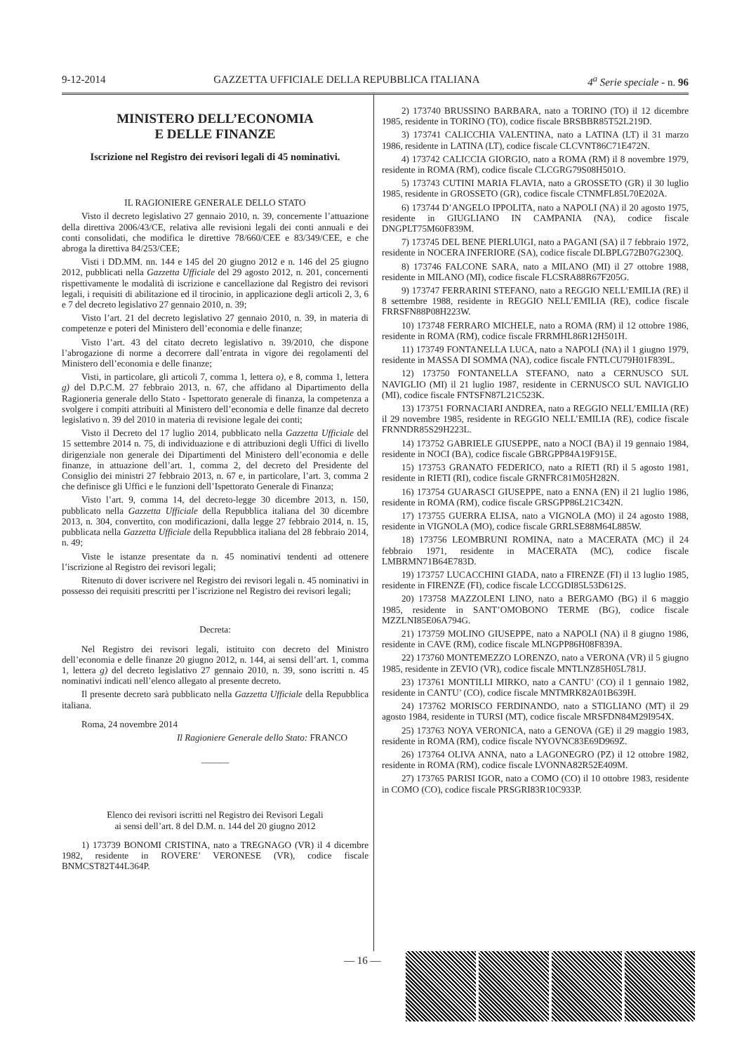9-12-2014 GAZZETTA UFFICIALE DELLA REPUBBLICA ITALIANA 4<sup>a</sup> Serie speciale - n. 96
MINISTERO DELL’ECONOMIA
E DELLE FINANZE
Iscrizione nel Registro dei revisori legali di 45 nominativi.
IL RAGIONIERE GENERALE DELLO STATO
Visto il decreto legislativo 27 gennaio 2010, n. 39, concernente l’attuazione della direttiva 2006/43/CE, relativa alle revisioni legali dei conti annuali e dei conti consolidati, che modifica le direttive 78/660/CEE e 83/349/CEE, e che abroga la direttiva 84/253/CEE;
Visti i DD.MM. nn. 144 e 145 del 20 giugno 2012 e n. 146 del 25 giugno 2012, pubblicati nella Gazzetta Ufficiale del 29 agosto 2012, n. 201, concernenti rispettivamente le modalità di iscrizione e cancellazione dal Registro dei revisori legali, i requisiti di abilitazione ed il tirocinio, in applicazione degli articoli 2, 3, 6 e 7 del decreto legislativo 27 gennaio 2010, n. 39;
Visto l’art. 21 del decreto legislativo 27 gennaio 2010, n. 39, in materia di competenze e poteri del Ministero dell’economia e delle finanze;
Visto l’art. 43 del citato decreto legislativo n. 39/2010, che dispone l’abrogazione di norme a decorrere dall’entrata in vigore dei regolamenti del Ministero dell’economia e delle finanze;
Visti, in particolare, gli articoli 7, comma 1, lettera o), e 8, comma 1, lettera g) del D.P.C.M. 27 febbraio 2013, n. 67, che affidano al Dipartimento della Ragioneria generale dello Stato - Ispettorato generale di finanza, la competenza a svolgere i compiti attribuiti al Ministero dell’economia e delle finanze dal decreto legislativo n. 39 del 2010 in materia di revisione legale dei conti;
Visto il Decreto del 17 luglio 2014, pubblicato nella Gazzetta Ufficiale del 15 settembre 2014 n. 75, di individuazione e di attribuzioni degli Uffici di livello dirigenziale non generale dei Dipartimenti del Ministero dell’economia e delle finanze, in attuazione dell’art. 1, comma 2, del decreto del Presidente del Consiglio dei ministri 27 febbraio 2013, n. 67 e, in particolare, l’art. 3, comma 2 che definisce gli Uffici e le funzioni dell’Ispettorato Generale di Finanza;
Visto l’art. 9, comma 14, del decreto-legge 30 dicembre 2013, n. 150, pubblicato nella Gazzetta Ufficiale della Repubblica italiana del 30 dicembre 2013, n. 304, convertito, con modificazioni, dalla legge 27 febbraio 2014, n. 15, pubblicata nella Gazzetta Ufficiale della Repubblica italiana del 28 febbraio 2014, n. 49;
Viste le istanze presentate da n. 45 nominativi tendenti ad ottenere l’iscrizione al Registro dei revisori legali;
Ritenuto di dover iscrivere nel Registro dei revisori legali n. 45 nominativi in possesso dei requisiti prescritti per l’iscrizione nel Registro dei revisori legali;
Decreta:
Nel Registro dei revisori legali, istituito con decreto del Ministro dell’economia e delle finanze 20 giugno 2012, n. 144, ai sensi dell’art. 1, comma 1, lettera g) del decreto legislativo 27 gennaio 2010, n. 39, sono iscritti n. 45 nominativi indicati nell’elenco allegato al presente decreto.
Il presente decreto sarà pubblicato nella Gazzetta Ufficiale della Repubblica italiana.
Roma, 24 novembre 2014
Il Ragioniere Generale dello Stato: FRANCO
———
Elenco dei revisori iscritti nel Registro dei Revisori Legali
ai sensi dell’art. 8 del D.M. n. 144 del 20 giugno 2012
1) 173739 BONOMI CRISTINA, nato a TREGNAGO (VR) il 4 dicembre 1982, residente in ROVERE’ VERONESE (VR), codice fiscale BNMCST82T44L364P.
2) 173740 BRUSSINO BARBARA, nato a TORINO (TO) il 12 dicembre 1985, residente in TORINO (TO), codice fiscale BRSBBR85T52L219D.
3) 173741 CALICCHIA VALENTINA, nato a LATINA (LT) il 31 marzo 1986, residente in LATINA (LT), codice fiscale CLCVNT86C71E472N.
4) 173742 CALICCIA GIORGIO, nato a ROMA (RM) il 8 novembre 1979, residente in ROMA (RM), codice fiscale CLCGRG79S08H501O.
5) 173743 CUTINI MARIA FLAVIA, nato a GROSSETO (GR) il 30 luglio 1985, residente in GROSSETO (GR), codice fiscale CTNMFL85L70E202A.
6) 173744 D’ANGELO IPPOLITA, nato a NAPOLI (NA) il 20 agosto 1975, residente in GIUGLIANO IN CAMPANIA (NA), codice fiscale DNGPLT75M60F839M.
7) 173745 DEL BENE PIERLUIGI, nato a PAGANI (SA) il 7 febbraio 1972, residente in NOCERA INFERIORE (SA), codice fiscale DLBPLG72B07G230Q.
8) 173746 FALCONE SARA, nato a MILANO (MI) il 27 ottobre 1988, residente in MILANO (MI), codice fiscale FLCSRA88R67F205G.
9) 173747 FERRARINI STEFANO, nato a REGGIO NELL’EMILIA (RE) il 8 settembre 1988, residente in REGGIO NELL’EMILIA (RE), codice fiscale FRRSFN88P08H223W.
10) 173748 FERRARO MICHELE, nato a ROMA (RM) il 12 ottobre 1986, residente in ROMA (RM), codice fiscale FRRMHL86R12H501H.
11) 173749 FONTANELLA LUCA, nato a NAPOLI (NA) il 1 giugno 1979, residente in MASSA DI SOMMA (NA), codice fiscale FNTLCU79H01F839L.
12) 173750 FONTANELLA STEFANO, nato a CERNUSCO SUL NAVIGLIO (MI) il 21 luglio 1987, residente in CERNUSCO SUL NAVIGLIO (MI), codice fiscale FNTSFN87L21C523K.
13) 173751 FORNACIARI ANDREA, nato a REGGIO NELL’EMILIA (RE) il 29 novembre 1985, residente in REGGIO NELL’EMILIA (RE), codice fiscale FRNNDR85S29H223L.
14) 173752 GABRIELE GIUSEPPE, nato a NOCI (BA) il 19 gennaio 1984, residente in NOCI (BA), codice fiscale GBRGPP84A19F915E.
15) 173753 GRANATO FEDERICO, nato a RIETI (RI) il 5 agosto 1981, residente in RIETI (RI), codice fiscale GRNFRC81M05H282N.
16) 173754 GUARASCI GIUSEPPE, nato a ENNA (EN) il 21 luglio 1986, residente in ROMA (RM), codice fiscale GRSGPP86L21C342N.
17) 173755 GUERRA ELISA, nato a VIGNOLA (MO) il 24 agosto 1988, residente in VIGNOLA (MO), codice fiscale GRRLSE88M64L885W.
18) 173756 LEOMBRUNI ROMINA, nato a MACERATA (MC) il 24 febbraio 1971, residente in MACERATA (MC), codice fiscale LMBRMN71B64E783D.
19) 173757 LUCACCHINI GIADA, nato a FIRENZE (FI) il 13 luglio 1985, residente in FIRENZE (FI), codice fiscale LCCGDI85L53D612S.
20) 173758 MAZZOLENI LINO, nato a BERGAMO (BG) il 6 maggio 1985, residente in SANT’OMOBONO TERME (BG), codice fiscale MZZLNI85E06A794G.
21) 173759 MOLINO GIUSEPPE, nato a NAPOLI (NA) il 8 giugno 1986, residente in CAVE (RM), codice fiscale MLNGPP86H08F839A.
22) 173760 MONTEMEZZO LORENZO, nato a VERONA (VR) il 5 giugno 1985, residente in ZEVIO (VR), codice fiscale MNTLNZ85H05L781J.
23) 173761 MONTILLI MIRKO, nato a CANTU’ (CO) il 1 gennaio 1982, residente in CANTU’ (CO), codice fiscale MNTMRK82A01B639H.
24) 173762 MORISCO FERDINANDO, nato a STIGLIANO (MT) il 29 agosto 1984, residente in TURSI (MT), codice fiscale MRSFDN84M29I954X.
25) 173763 NOYA VERONICA, nato a GENOVA (GE) il 29 maggio 1983, residente in ROMA (RM), codice fiscale NYOVNC83E69D969Z.
26) 173764 OLIVA ANNA, nato a LAGONEGRO (PZ) il 12 ottobre 1982, residente in ROMA (RM), codice fiscale LVONNA82R52E409M.
27) 173765 PARISI IGOR, nato a COMO (CO) il 10 ottobre 1983, residente in COMO (CO), codice fiscale PRSGRI83R10C933P.
— 16 —